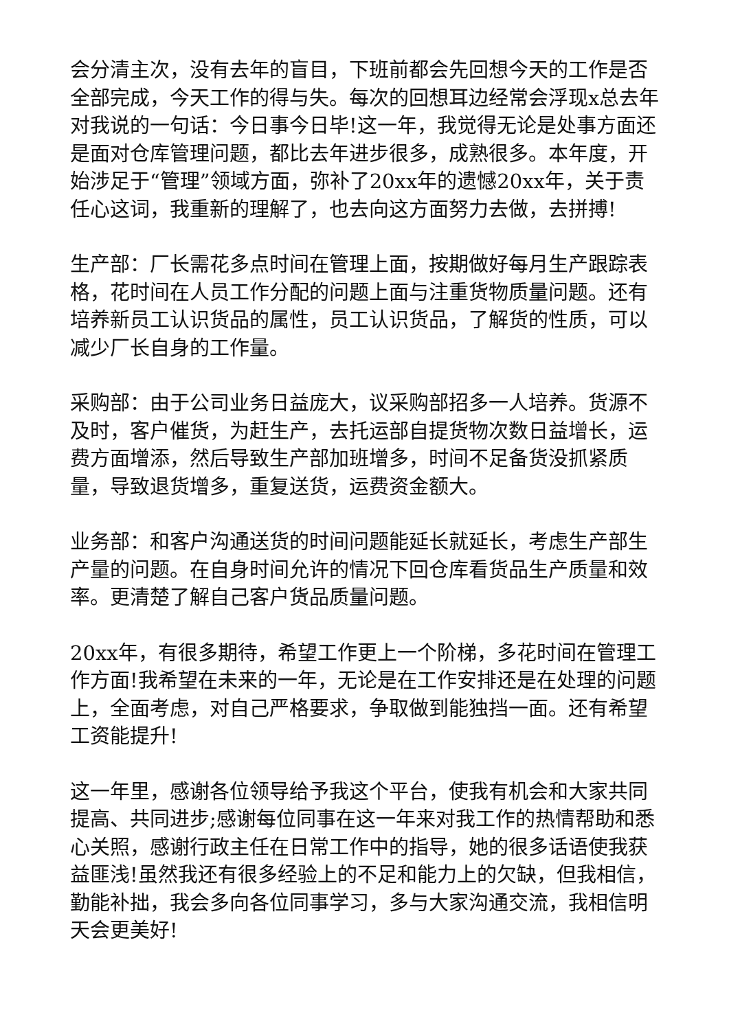会分清主次，没有去年的盲目，下班前都会先回想今天的工作是否全部完成，今天工作的得与失。每次的回想耳边经常会浮现x总去年对我说的一句话：今日事今日毕!这一年，我觉得无论是处事方面还是面对仓库管理问题，都比去年进步很多，成熟很多。本年度，开始涉足于“管理”领域方面，弥补了20xx年的遗憾20xx年，关于责任心这词，我重新的理解了，也去向这方面努力去做，去拼搏!
生产部：厂长需花多点时间在管理上面，按期做好每月生产跟踪表格，花时间在人员工作分配的问题上面与注重货物质量问题。还有培养新员工认识货品的属性，员工认识货品，了解货的性质，可以减少厂长自身的工作量。
采购部：由于公司业务日益庞大，议采购部招多一人培养。货源不及时，客户催货，为赶生产，去托运部自提货物次数日益增长，运费方面增添，然后导致生产部加班增多，时间不足备货没抓紧质量，导致退货增多，重复送货，运费资金额大。
业务部：和客户沟通送货的时间问题能延长就延长，考虑生产部生产量的问题。在自身时间允许的情况下回仓库看货品生产质量和效率。更清楚了解自己客户货品质量问题。
20xx年，有很多期待，希望工作更上一个阶梯，多花时间在管理工作方面!我希望在未来的一年，无论是在工作安排还是在处理的问题上，全面考虑，对自己严格要求，争取做到能独挡一面。还有希望工资能提升!
这一年里，感谢各位领导给予我这个平台，使我有机会和大家共同提高、共同进步;感谢每位同事在这一年来对我工作的热情帮助和悉心关照，感谢行政主任在日常工作中的指导，她的很多话语使我获益匪浅!虽然我还有很多经验上的不足和能力上的欠缺，但我相信，勤能补拙，我会多向各位同事学习，多与大家沟通交流，我相信明天会更美好!